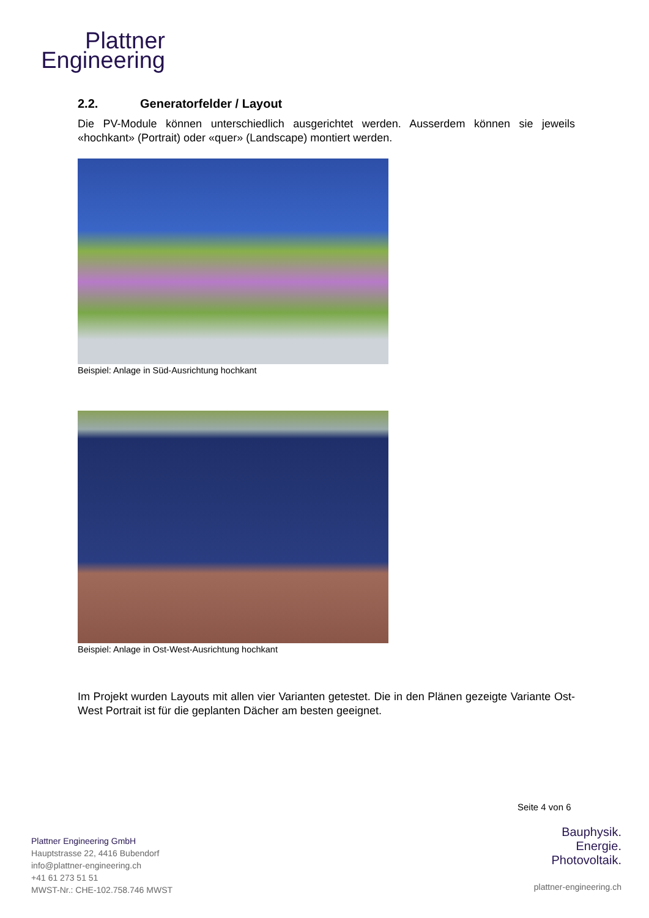Plattner
Engineering
2.2. Generatorfelder / Layout
Die PV-Module können unterschiedlich ausgerichtet werden. Ausserdem können sie jeweils «hochkant» (Portrait) oder «quer» (Landscape) montiert werden.
Beispiel: Anlage in Süd-Ausrichtung hochkant
Beispiel: Anlage in Ost-West-Ausrichtung hochkant
Im Projekt wurden Layouts mit allen vier Varianten getestet. Die in den Plänen gezeigte Variante Ost-West Portrait ist für die geplanten Dächer am besten geeignet.
Seite 4 von 6
Plattner Engineering GmbH
Hauptstrasse 22, 4416 Bubendorf
info@plattner-engineering.ch
+41 61 273 51 51
MWST-Nr.: CHE-102.758.746 MWST
Bauphysik.
Energie.
Photovoltaik.
plattner-engineering.ch